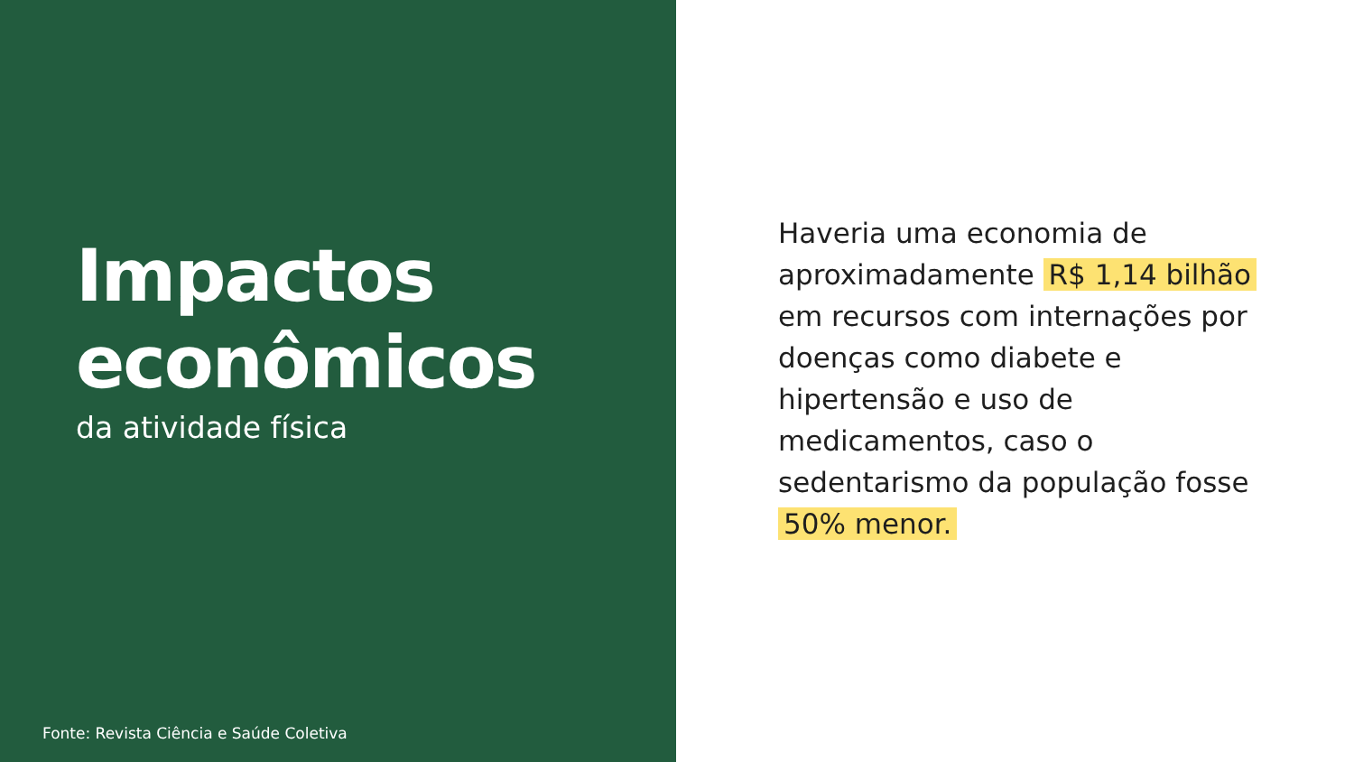Impactos
econômicos
da atividade física
Fonte: Revista Ciência e Saúde Coletiva
Haveria uma economia de aproximadamente R$ 1,14 bilhão em recursos com internações por doenças como diabete e hipertensão e uso de medicamentos, caso o sedentarismo da população fosse 50% menor.